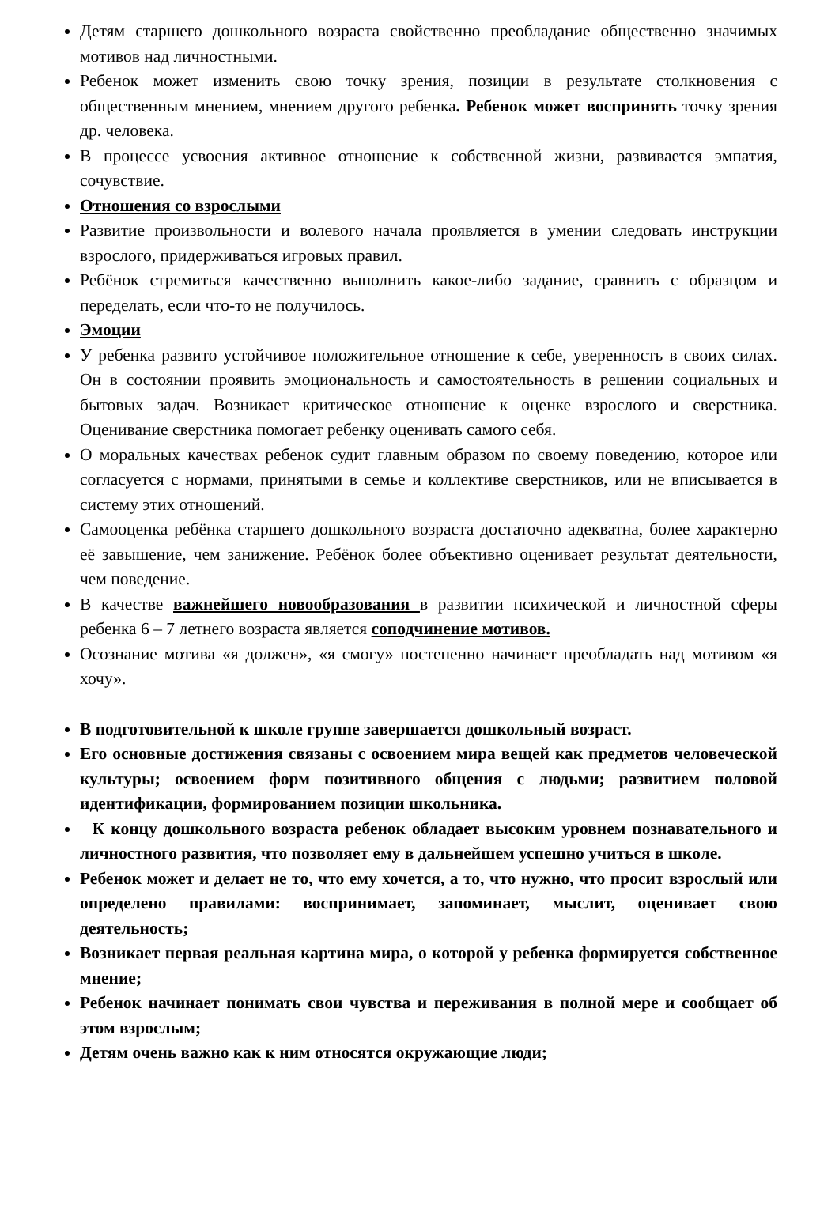Детям старшего дошкольного возраста свойственно преобладание общественно значимых мотивов над личностными.
Ребенок может изменить свою точку зрения, позиции в результате столкновения с общественным мнением, мнением другого ребенка. Ребенок может воспринять точку зрения др. человека.
В процессе усвоения активное отношение к собственной жизни, развивается эмпатия, сочувствие.
Отношения со взрослыми
Развитие произвольности и волевого начала проявляется в умении следовать инструкции взрослого, придерживаться игровых правил.
Ребёнок стремиться качественно выполнить какое-либо задание, сравнить с образцом и переделать, если что-то не получилось.
Эмоции
У ребенка развито устойчивое положительное отношение к себе, уверенность в своих силах. Он в состоянии проявить эмоциональность и самостоятельность в решении социальных и бытовых задач. Возникает критическое отношение к оценке взрослого и сверстника. Оценивание сверстника помогает ребенку оценивать самого себя.
О моральных качествах ребенок судит главным образом по своему поведению, которое или согласуется с нормами, принятыми в семье и коллективе сверстников, или не вписывается в систему этих отношений.
Самооценка ребёнка старшего дошкольного возраста достаточно адекватна, более характерно её завышение, чем занижение. Ребёнок более объективно оценивает результат деятельности, чем поведение.
В качестве важнейшего новообразования в развитии психической и личностной сферы ребенка 6 – 7 летнего возраста является соподчинение мотивов.
Осознание мотива «я должен», «я смогу» постепенно начинает преобладать над мотивом «я хочу».
В подготовительной к школе группе завершается дошкольный возраст.
Его основные достижения связаны с освоением мира вещей как предметов человеческой культуры; освоением форм позитивного общения с людьми; развитием половой идентификации, формированием позиции школьника.
К концу дошкольного возраста ребенок обладает высоким уровнем познавательного и личностного развития, что позволяет ему в дальнейшем успешно учиться в школе.
Ребенок может и делает не то, что ему хочется, а то, что нужно, что просит взрослый или определено правилами: воспринимает, запоминает, мыслит, оценивает свою деятельность;
Возникает первая реальная картина мира, о которой у ребенка формируется собственное мнение;
Ребенок начинает понимать свои чувства и переживания в полной мере и сообщает об этом взрослым;
Детям очень важно как к ним относятся окружающие люди;